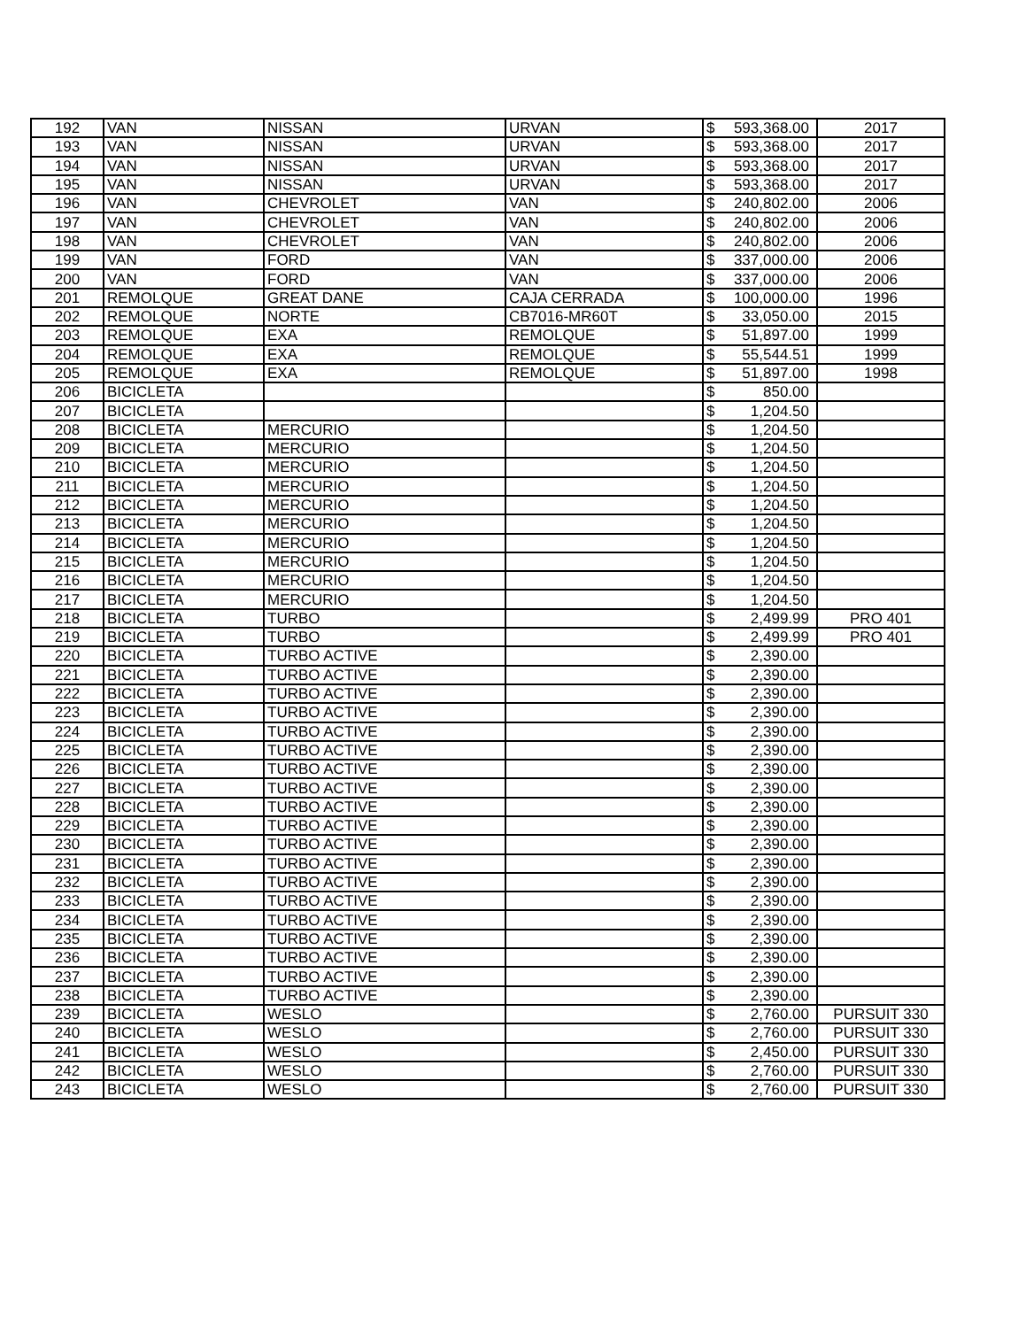| 192 | VAN | NISSAN | URVAN | $ | 593,368.00 | 2017 |
| 193 | VAN | NISSAN | URVAN | $ | 593,368.00 | 2017 |
| 194 | VAN | NISSAN | URVAN | $ | 593,368.00 | 2017 |
| 195 | VAN | NISSAN | URVAN | $ | 593,368.00 | 2017 |
| 196 | VAN | CHEVROLET | VAN | $ | 240,802.00 | 2006 |
| 197 | VAN | CHEVROLET | VAN | $ | 240,802.00 | 2006 |
| 198 | VAN | CHEVROLET | VAN | $ | 240,802.00 | 2006 |
| 199 | VAN | FORD | VAN | $ | 337,000.00 | 2006 |
| 200 | VAN | FORD | VAN | $ | 337,000.00 | 2006 |
| 201 | REMOLQUE | GREAT DANE | CAJA CERRADA | $ | 100,000.00 | 1996 |
| 202 | REMOLQUE | NORTE | CB7016-MR60T | $ | 33,050.00 | 2015 |
| 203 | REMOLQUE | EXA | REMOLQUE | $ | 51,897.00 | 1999 |
| 204 | REMOLQUE | EXA | REMOLQUE | $ | 55,544.51 | 1999 |
| 205 | REMOLQUE | EXA | REMOLQUE | $ | 51,897.00 | 1998 |
| 206 | BICICLETA | | | $ | 850.00 | |
| 207 | BICICLETA | | | $ | 1,204.50 | |
| 208 | BICICLETA | MERCURIO | | $ | 1,204.50 | |
| 209 | BICICLETA | MERCURIO | | $ | 1,204.50 | |
| 210 | BICICLETA | MERCURIO | | $ | 1,204.50 | |
| 211 | BICICLETA | MERCURIO | | $ | 1,204.50 | |
| 212 | BICICLETA | MERCURIO | | $ | 1,204.50 | |
| 213 | BICICLETA | MERCURIO | | $ | 1,204.50 | |
| 214 | BICICLETA | MERCURIO | | $ | 1,204.50 | |
| 215 | BICICLETA | MERCURIO | | $ | 1,204.50 | |
| 216 | BICICLETA | MERCURIO | | $ | 1,204.50 | |
| 217 | BICICLETA | MERCURIO | | $ | 1,204.50 | |
| 218 | BICICLETA | TURBO | | $ | 2,499.99 | PRO 401 |
| 219 | BICICLETA | TURBO | | $ | 2,499.99 | PRO 401 |
| 220 | BICICLETA | TURBO ACTIVE | | $ | 2,390.00 | |
| 221 | BICICLETA | TURBO ACTIVE | | $ | 2,390.00 | |
| 222 | BICICLETA | TURBO ACTIVE | | $ | 2,390.00 | |
| 223 | BICICLETA | TURBO ACTIVE | | $ | 2,390.00 | |
| 224 | BICICLETA | TURBO ACTIVE | | $ | 2,390.00 | |
| 225 | BICICLETA | TURBO ACTIVE | | $ | 2,390.00 | |
| 226 | BICICLETA | TURBO ACTIVE | | $ | 2,390.00 | |
| 227 | BICICLETA | TURBO ACTIVE | | $ | 2,390.00 | |
| 228 | BICICLETA | TURBO ACTIVE | | $ | 2,390.00 | |
| 229 | BICICLETA | TURBO ACTIVE | | $ | 2,390.00 | |
| 230 | BICICLETA | TURBO ACTIVE | | $ | 2,390.00 | |
| 231 | BICICLETA | TURBO ACTIVE | | $ | 2,390.00 | |
| 232 | BICICLETA | TURBO ACTIVE | | $ | 2,390.00 | |
| 233 | BICICLETA | TURBO ACTIVE | | $ | 2,390.00 | |
| 234 | BICICLETA | TURBO ACTIVE | | $ | 2,390.00 | |
| 235 | BICICLETA | TURBO ACTIVE | | $ | 2,390.00 | |
| 236 | BICICLETA | TURBO ACTIVE | | $ | 2,390.00 | |
| 237 | BICICLETA | TURBO ACTIVE | | $ | 2,390.00 | |
| 238 | BICICLETA | TURBO ACTIVE | | $ | 2,390.00 | |
| 239 | BICICLETA | WESLO | | $ | 2,760.00 | PURSUIT 330 |
| 240 | BICICLETA | WESLO | | $ | 2,760.00 | PURSUIT 330 |
| 241 | BICICLETA | WESLO | | $ | 2,450.00 | PURSUIT 330 |
| 242 | BICICLETA | WESLO | | $ | 2,760.00 | PURSUIT 330 |
| 243 | BICICLETA | WESLO | | $ | 2,760.00 | PURSUIT 330 |